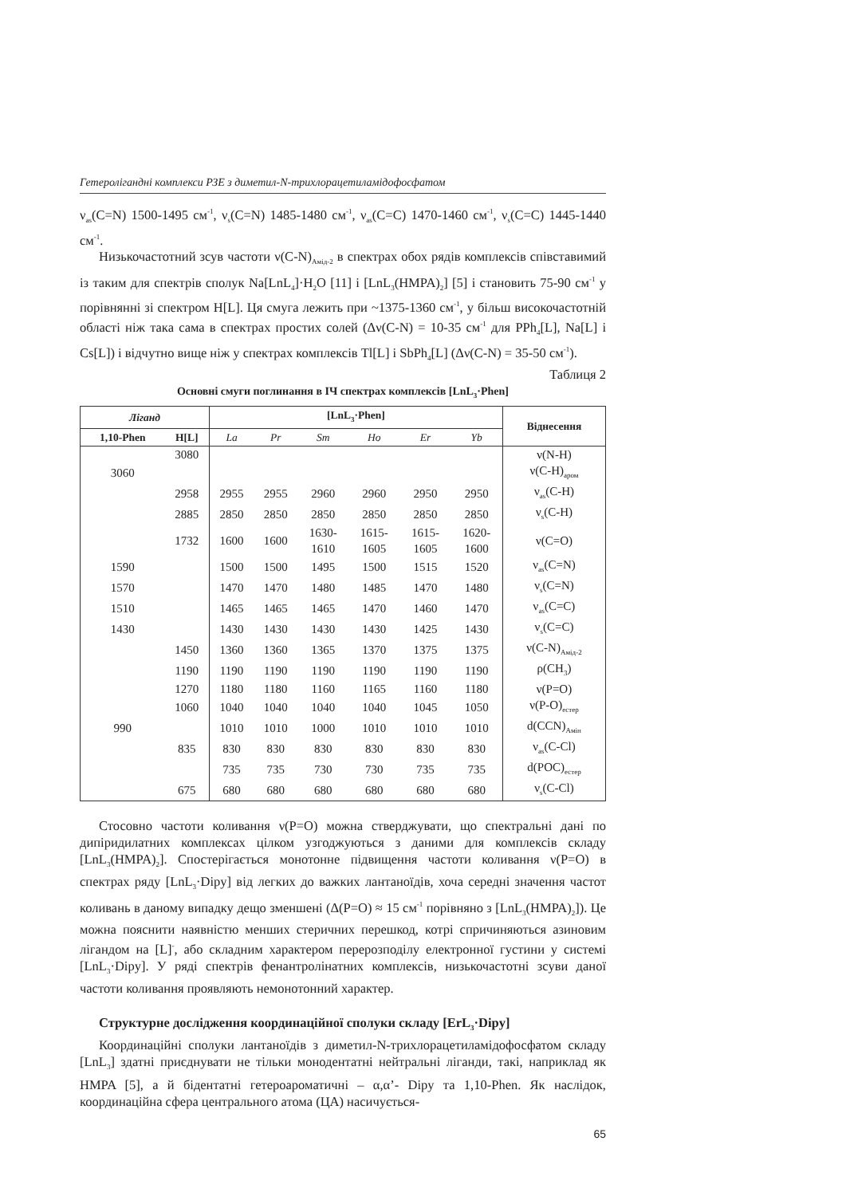Гетеролігандні комплекси РЗЕ з диметил-N-трихлорацетиламідофосфатом
ν<sub>as</sub>(C=N) 1500-1495 см<sup>-1</sup>, ν<sub>s</sub>(C=N) 1485-1480 см<sup>-1</sup>, ν<sub>as</sub>(C=C) 1470-1460 см<sup>-1</sup>, ν<sub>s</sub>(C=C) 1445-1440 см<sup>-1</sup>.
Низькочастотний зсув частоти ν(C-N)<sub>Амід-2</sub> в спектрах обох рядів комплексів співставимий із таким для спектрів сполук Na[LnL<sub>4</sub>]·H<sub>2</sub>O [11] і [LnL<sub>3</sub>(HMPA)<sub>2</sub>] [5] і становить 75-90 см<sup>-1</sup> у порівнянні зі спектром H[L]. Ця смуга лежить при ~1375-1360 см<sup>-1</sup>, у більш високочастотній області ніж така сама в спектрах простих солей (Δν(C-N) = 10-35 см<sup>-1</sup> для PPh<sub>4</sub>[L], Na[L] і Cs[L]) і відчутно вище ніж у спектрах комплексів Tl[L] і SbPh<sub>4</sub>[L] (Δν(C-N) = 35-50 см<sup>-1</sup>).
Таблиця 2
Основні смуги поглинання в ІЧ спектрах комплексів [LnL<sub>3</sub>·Phen]
| Ліганд | | [LnL<sub>3</sub>·Phen] | | | | | | Віднесення |
| --- | --- | --- | --- | --- | --- | --- | --- | --- |
| 1,10-Phen | H[L] | La | Pr | Sm | Ho | Er | Yb | |
| | 3080 | | | | | | | ν(N-H) |
| 3060 | | | | | | | | ν(C-H)<sub>аром</sub> |
| | 2958 | 2955 | 2955 | 2960 | 2960 | 2950 | 2950 | ν<sub>as</sub>(C-H) |
| | 2885 | 2850 | 2850 | 2850 | 2850 | 2850 | 2850 | ν<sub>s</sub>(C-H) |
| | 1732 | 1600 | 1600 | 1630- 1610 | 1615- 1605 | 1615- 1605 | 1620- 1600 | ν(C=O) |
| 1590 | | 1500 | 1500 | 1495 | 1500 | 1515 | 1520 | ν<sub>as</sub>(C=N) |
| 1570 | | 1470 | 1470 | 1480 | 1485 | 1470 | 1480 | ν<sub>s</sub>(C=N) |
| 1510 | | 1465 | 1465 | 1465 | 1470 | 1460 | 1470 | ν<sub>as</sub>(C=C) |
| 1430 | | 1430 | 1430 | 1430 | 1430 | 1425 | 1430 | ν<sub>s</sub>(C=C) |
| | 1450 | 1360 | 1360 | 1365 | 1370 | 1375 | 1375 | ν(C-N)<sub>Амід-2</sub> |
| | 1190 | 1190 | 1190 | 1190 | 1190 | 1190 | 1190 | ρ(CH<sub>3</sub>) |
| | 1270 | 1180 | 1180 | 1160 | 1165 | 1160 | 1180 | ν(P=O) |
| | 1060 | 1040 | 1040 | 1040 | 1040 | 1045 | 1050 | ν(P-O)<sub>естер</sub> |
| 990 | | 1010 | 1010 | 1000 | 1010 | 1010 | 1010 | d(CCN)<sub>Амін</sub> |
| | 835 | 830 | 830 | 830 | 830 | 830 | 830 | ν<sub>as</sub>(C-Cl) |
| | | 735 | 735 | 730 | 730 | 735 | 735 | d(POC)<sub>естер</sub> |
| | 675 | 680 | 680 | 680 | 680 | 680 | 680 | ν<sub>s</sub>(C-Cl) |
Стосовно частоти коливання ν(P=O) можна стверджувати, що спектральні дані по дипіридилатних комплексах цілком узгоджуються з даними для комплексів складу [LnL<sub>3</sub>(HMPA)<sub>2</sub>]. Спостерігається монотонне підвищення частоти коливання ν(P=O) в спектрах ряду [LnL<sub>3</sub>·Dipy] від легких до важких лантаноїдів, хоча середні значення частот коливань в даному випадку дещо зменшені (Δ(P=O) ≈ 15 см<sup>-1</sup> порівняно з [LnL<sub>3</sub>(HMPA)<sub>2</sub>]). Це можна пояснити наявністю менших стеричних перешкод, котрі спричиняються азиновим лігандом на [L]<sup>-</sup>, або складним характером перерозподілу електронної густини у системі [LnL<sub>3</sub>·Dipy]. У ряді спектрів фенантролінатних комплексів, низькочастотні зсуви даної частоти коливання проявляють немонотонний характер.
Структурне дослідження координаційної сполуки складу [ErL<sub>3</sub>·Dipy]
Координаційні сполуки лантаноїдів з диметил-N-трихлорацетиламідофосфатом складу [LnL<sub>3</sub>] здатні приєднувати не тільки монодентатні нейтральні ліганди, такі, наприклад як HMPA [5], а й бідентатні гетероароматичні – α,α’- Dipy та 1,10-Phen. Як наслідок, координаційна сфера центрального атома (ЦА) насичується-
65